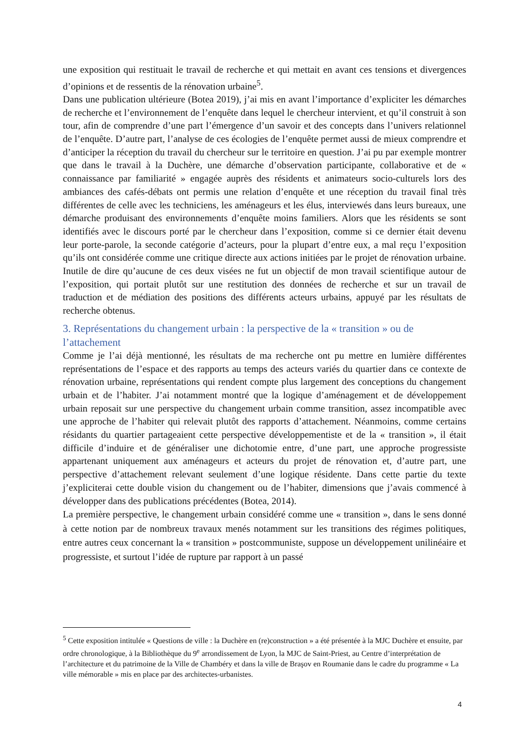une exposition qui restituait le travail de recherche et qui mettait en avant ces tensions et divergences d’opinions et de ressentis de la rénovation urbaine<sup>5</sup>.
Dans une publication ultérieure (Botea 2019), j’ai mis en avant l’importance d’expliciter les démarches de recherche et l’environnement de l’enquête dans lequel le chercheur intervient, et qu’il construit à son tour, afin de comprendre d’une part l’émergence d’un savoir et des concepts dans l’univers relationnel de l’enquête. D’autre part, l’analyse de ces écologies de l’enquête permet aussi de mieux comprendre et d’anticiper la réception du travail du chercheur sur le territoire en question. J’ai pu par exemple montrer que dans le travail à la Duchère, une démarche d’observation participante, collaborative et de « connaissance par familiarité » engagée auprès des résidents et animateurs socio-culturels lors des ambiances des cafés-débats ont permis une relation d’enquête et une réception du travail final très différentes de celle avec les techniciens, les aménageurs et les élus, interviewés dans leurs bureaux, une démarche produisant des environnements d’enquête moins familiers. Alors que les résidents se sont identifiés avec le discours porté par le chercheur dans l’exposition, comme si ce dernier était devenu leur porte-parole, la seconde catégorie d’acteurs, pour la plupart d’entre eux, a mal reçu l’exposition qu’ils ont considérée comme une critique directe aux actions initiées par le projet de rénovation urbaine. Inutile de dire qu’aucune de ces deux visées ne fut un objectif de mon travail scientifique autour de l’exposition, qui portait plutôt sur une restitution des données de recherche et sur un travail de traduction et de médiation des positions des différents acteurs urbains, appuyé par les résultats de recherche obtenus.
3. Représentations du changement urbain : la perspective de la « transition » ou de l’attachement
Comme je l’ai déjà mentionné, les résultats de ma recherche ont pu mettre en lumière différentes représentations de l’espace et des rapports au temps des acteurs variés du quartier dans ce contexte de rénovation urbaine, représentations qui rendent compte plus largement des conceptions du changement urbain et de l’habiter. J’ai notamment montré que la logique d’aménagement et de développement urbain reposait sur une perspective du changement urbain comme transition, assez incompatible avec une approche de l’habiter qui relevait plutôt des rapports d’attachement. Néanmoins, comme certains résidants du quartier partageaient cette perspective développementiste et de la « transition », il était difficile d’induire et de généraliser une dichotomie entre, d’une part, une approche progressiste appartenant uniquement aux aménageurs et acteurs du projet de rénovation et, d’autre part, une perspective d’attachement relevant seulement d’une logique résidente. Dans cette partie du texte j’expliciterai cette double vision du changement ou de l’habiter, dimensions que j’avais commencé à développer dans des publications précédentes (Botea, 2014).
La première perspective, le changement urbain considéré comme une « transition », dans le sens donné à cette notion par de nombreux travaux menés notamment sur les transitions des régimes politiques, entre autres ceux concernant la « transition » postcommuniste, suppose un développement unilinéaire et progressiste, et surtout l’idée de rupture par rapport à un passé
<sup>5</sup> Cette exposition intitulée « Questions de ville : la Duchère en (re)construction » a été présentée à la MJC Duchère et ensuite, par ordre chronologique, à la Bibliothèque du 9<sup>e</sup> arrondissement de Lyon, la MJC de Saint-Priest, au Centre d’interprétation de l’architecture et du patrimoine de la Ville de Chambéry et dans la ville de Braşov en Roumanie dans le cadre du programme « La ville mémorable » mis en place par des architectes-urbanistes.
4